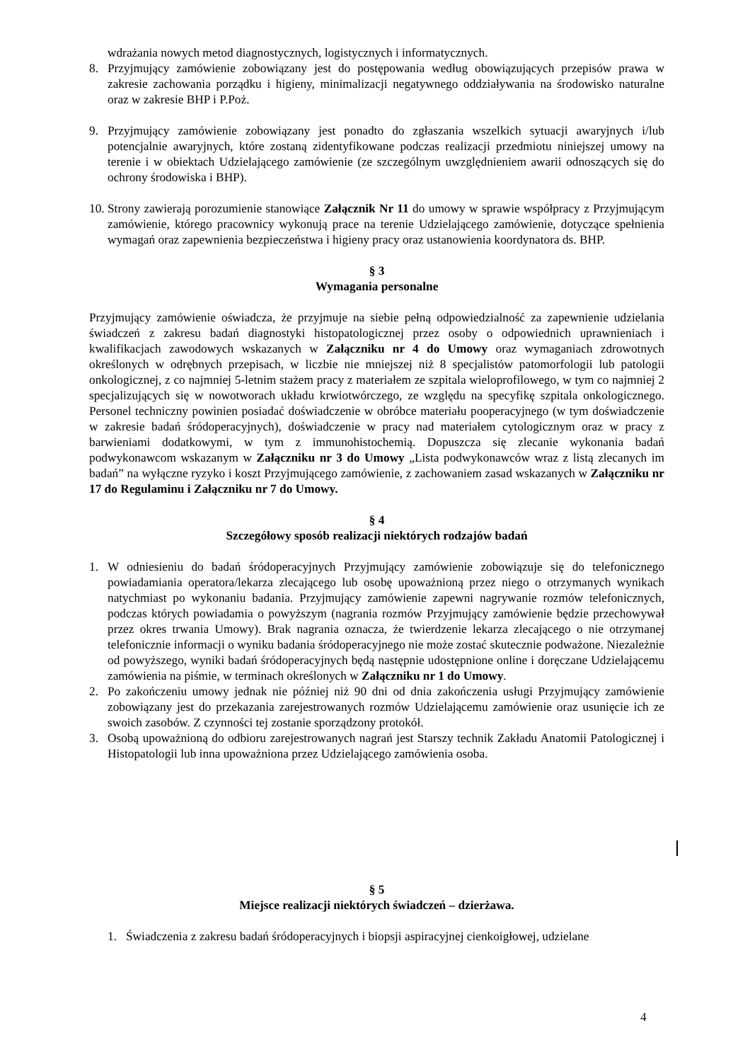wdrażania nowych metod diagnostycznych, logistycznych i informatycznych.
8. Przyjmujący zamówienie zobowiązany jest do postępowania według obowiązujących przepisów prawa w zakresie zachowania porządku i higieny, minimalizacji negatywnego oddziaływania na środowisko naturalne oraz w zakresie BHP i P.Poż.
9. Przyjmujący zamówienie zobowiązany jest ponadto do zgłaszania wszelkich sytuacji awaryjnych i/lub potencjalnie awaryjnych, które zostaną zidentyfikowane podczas realizacji przedmiotu niniejszej umowy na terenie i w obiektach Udzielającego zamówienie (ze szczególnym uwzględnieniem awarii odnoszących się do ochrony środowiska i BHP).
10. Strony zawierają porozumienie stanowiące Załącznik Nr 11 do umowy w sprawie współpracy z Przyjmującym zamówienie, którego pracownicy wykonują prace na terenie Udzielającego zamówienie, dotyczące spełnienia wymagań oraz zapewnienia bezpieczeństwa i higieny pracy oraz ustanowienia koordynatora ds. BHP.
§ 3
Wymagania personalne
Przyjmujący zamówienie oświadcza, że przyjmuje na siebie pełną odpowiedzialność za zapewnienie udzielania świadczeń z zakresu badań diagnostyki histopatologicznej przez osoby o odpowiednich uprawnieniach i kwalifikacjach zawodowych wskazanych w Załączniku nr 4 do Umowy oraz wymaganiach zdrowotnych określonych w odrębnych przepisach, w liczbie nie mniejszej niż 8 specjalistów patomorfologii lub patologii onkologicznej, z co najmniej 5-letnim stażem pracy z materiałem ze szpitala wieloprofilowego, w tym co najmniej 2 specjalizujących się w nowotworach układu krwiotwórczego, ze względu na specyfikę szpitala onkologicznego. Personel techniczny powinien posiadać doświadczenie w obróbce materiału pooperacyjnego (w tym doświadczenie w zakresie badań śródoperacyjnych), doświadczenie w pracy nad materiałem cytologicznym oraz w pracy z barwieniami dodatkowymi, w tym z immunohistochemią. Dopuszcza się zlecanie wykonania badań podwykonawcom wskazanym w Załączniku nr 3 do Umowy „Lista podwykonawców wraz z listą zlecanych im badań” na wyłączne ryzyko i koszt Przyjmującego zamówienie, z zachowaniem zasad wskazanych w Załączniku nr 17 do Regulaminu i Załączniku nr 7 do Umowy.
§ 4
Szczegółowy sposób realizacji niektórych rodzajów badań
1. W odniesieniu do badań śródoperacyjnych Przyjmujący zamówienie zobowiązuje się do telefonicznego powiadamiania operatora/lekarza zlecającego lub osobę upoważnioną przez niego o otrzymanych wynikach natychmiast po wykonaniu badania. Przyjmujący zamówienie zapewni nagrywanie rozmów telefonicznych, podczas których powiadamia o powyższym (nagrania rozmów Przyjmujący zamówienie będzie przechowywał przez okres trwania Umowy). Brak nagrania oznacza, że twierdzenie lekarza zlecającego o nie otrzymanej telefonicznie informacji o wyniku badania śródoperacyjnego nie może zostać skutecznie podważone. Niezależnie od powyższego, wyniki badań śródoperacyjnych będą następnie udostępnione online i doręczane Udzielającemu zamówienia na piśmie, w terminach określonych w Załączniku nr 1 do Umowy.
2. Po zakończeniu umowy jednak nie później niż 90 dni od dnia zakończenia usługi Przyjmujący zamówienie zobowiązany jest do przekazania zarejestrowanych rozmów Udzielającemu zamówienie oraz usunięcie ich ze swoich zasobów. Z czynności tej zostanie sporządzony protokół.
3. Osobą upoważnioną do odbioru zarejestrowanych nagrań jest Starszy technik Zakładu Anatomii Patologicznej i Histopatologii lub inna upoważniona przez Udzielającego zamówienia osoba.
§ 5
Miejsce realizacji niektórych świadczeń – dzierżawa.
1. Świadczenia z zakresu badań śródoperacyjnych i biopsji aspiracyjnej cienkoigłowej, udzielane
4